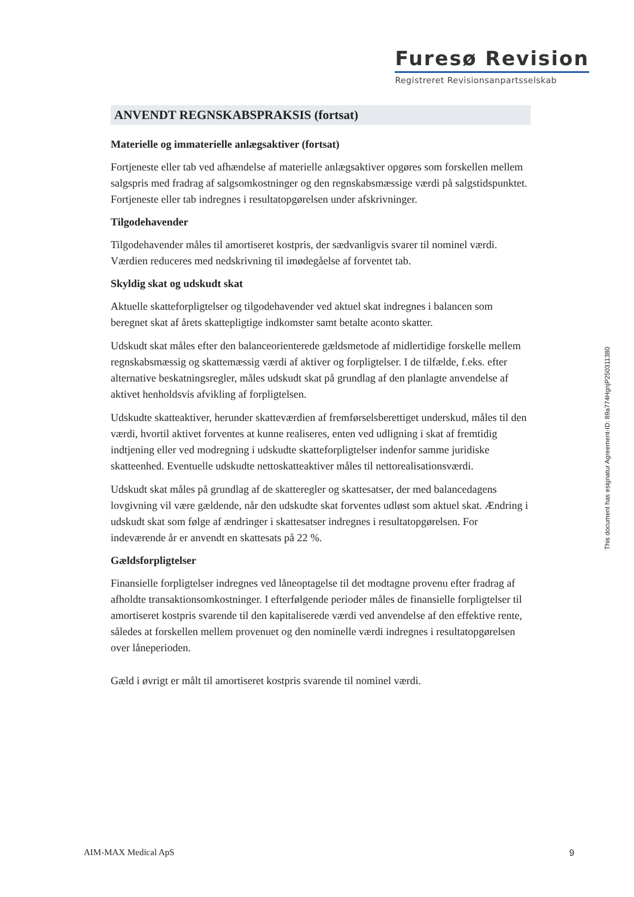Furesø Revision
Registreret Revisionsanpartsselskab
ANVENDT REGNSKABSPRAKSIS (fortsat)
Materielle og immaterielle anlægsaktiver (fortsat)
Fortjeneste eller tab ved afhændelse af materielle anlægsaktiver opgøres som forskellen mellem salgspris med fradrag af salgsomkostninger og den regnskabsmæssige værdi på salgstidspunktet. Fortjeneste eller tab indregnes i resultatopgørelsen under afskrivninger.
Tilgodehavender
Tilgodehavender måles til amortiseret kostpris, der sædvanligvis svarer til nominel værdi. Værdien reduceres med nedskrivning til imødegåelse af forventet tab.
Skyldig skat og udskudt skat
Aktuelle skatteforpligtelser og tilgodehavender ved aktuel skat indregnes i balancen som beregnet skat af årets skattepligtige indkomster samt betalte aconto skatter.
Udskudt skat måles efter den balanceorienterede gældsmetode af midlertidige forskelle mellem regnskabsmæssig og skattemæssig værdi af aktiver og forpligtelser. I de tilfælde, f.eks. efter alternative beskatningsregler, måles udskudt skat på grundlag af den planlagte anvendelse af aktivet henholdsvis afvikling af forpligtelsen.
Udskudte skatteaktiver, herunder skatteværdien af fremførselsberettiget underskud, måles til den værdi, hvortil aktivet forventes at kunne realiseres, enten ved udligning i skat af fremtidig indtjening eller ved modregning i udskudte skatteforpligtelser indenfor samme juridiske skatteenhed. Eventuelle udskudte nettoskatteaktiver måles til nettorealisationsværdi.
Udskudt skat måles på grundlag af de skatteregler og skattesatser, der med balancedagens lovgivning vil være gældende, når den udskudte skat forventes udløst som aktuel skat. Ændring i udskudt skat som følge af ændringer i skattesatser indregnes i resultatopgørelsen. For indeværende år er anvendt en skattesats på 22 %.
Gældsforpligtelser
Finansielle forpligtelser indregnes ved låneoptagelse til det modtagne provenu efter fradrag af afholdte transaktionsomkostninger. I efterfølgende perioder måles de finansielle forpligtelser til amortiseret kostpris svarende til den kapitaliserede værdi ved anvendelse af den effektive rente, således at forskellen mellem provenuet og den nominelle værdi indregnes i resultatopgørelsen over låneperioden.
Gæld i øvrigt er målt til amortiseret kostpris svarende til nominel værdi.
This document has esignatur Agreement-ID: 89a774HgnjP250311380
AIM-MAX Medical ApS 9